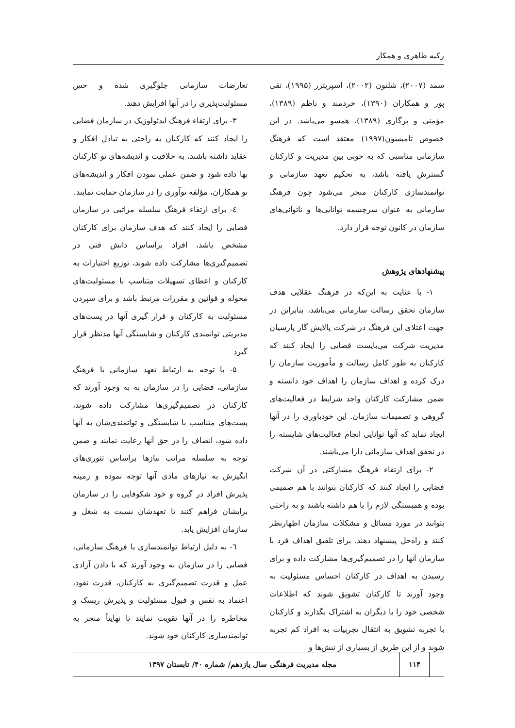زکیه طاهری و همکار
سمد (۲۰۰۷)، شلتون (۲۰۰۲)، اسپریتزر (۱۹۹۵)، تقی پور و همکاران (۱۳۹۰)، خردمند و ناظم (۱۳۸۹)، مؤمنی و پرگاری (۱۳۸۹)، همسو می‌باشد. در این خصوص تامپسون(۱۹۹۷) معتقد است که فرهنگ سازمانی مناسبی که به خوبی بین مدیریت و کارکنان گسترش یافته باشد، به تحکیم تعهد سازمانی و توانمندسازی کارکنان منجر می‌شود چون فرهنگ سازمانی به عنوان سرچشمه توانایی‌ها و ناتوانی‌های سازمان در کانون توجه قرار دارد.
پیشنهادهای پژوهش
۱- با عنایت به این‌که در فرهنگ عقلایی هدف سازمان تحقق رسالت سازمانی می‌باشد، بنابراین در جهت اعتلای این فرهنگ در شرکت پالایش گاز پارسیان مدیریت شرکت می‌بایست فضایی را ایجاد کنند که کارکنان به طور کامل رسالت و مأموریت سازمان را درک کرده و اهداف سازمان را اهداف خود دانسته و ضمن مشارکت کارکنان واجد شرایط در فعالیت‌های گروهی و تصمیمات سازمان. این خودباوری را در آنها ایجاد نماید که آنها توانایی انجام فعالیت‌های شایسته را در تحقق اهداف سازمانی دارا می‌باشند.
۲- برای ارتقاء فرهنگ مشارکتی در آن شرکت فضایی را ایجاد کنند که کارکنان بتوانند با هم صمیمی بوده و همبستگی لازم را با هم داشته باشند و به راحتی بتوانند در مورد مسائل و مشکلات سازمان اظهارنظر کنند و راه‌حل پیشنهاد دهند. برای تلفیق اهداف فرد با سازمان آنها را در تصمیم‌گیری‌ها مشارکت داده و برای رسیدن به اهداف در کارکنان احساس مسئولیت به وجود آورند تا کارکنان تشویق شوند که اطلاعات شخصی خود را با دیگران به اشتراک بگذارند و کارکنان با تجربه تشویق به انتقال تجربیات به افراد کم تجربه شوند و از این طریق از بسیاری از تنش‌ها و
تعارضات سازمانی جلوگیری شده و حس مسئولیت‌پذیری را در آنها افزایش دهند.
۳- برای ارتقاء فرهنگ ایدئولوژیک در سازمان فضایی را ایجاد کنند که کارکنان به راحتی به تبادل افکار و عقاید داشته باشند، به خلاقیت و اندیشه‌های نو کارکنان بها داده شود و ضمن عملی نمودن افکار و اندیشه‌های نو همکاران، مؤلفه نوآوری را در سازمان حمایت نمایند.
٤- برای ارتقاء فرهنگ سلسله مراتبی در سازمان فضایی را ایجاد کنند که هدف سازمان برای کارکنان مشخص باشد، افراد براساس دانش فنی در تصمیم‌گیری‌ها مشارکت داده شوند، توزیع اختیارات به کارکنان و اعطای تسهیلات متناسب با مسئولیت‌های محوله و قوانین و مقررات مرتبط باشد و برای سپردن مسئولیت به کارکنان و قرار گیری آنها در پست‌های مدیریتی توانمندی کارکنان و شایستگی آنها مدنظر قرار گیرد
۵- با توجه به ارتباط تعهد سازمانی با فرهنگ سازمانی، فضایی را در سازمان به به وجود آورند که کارکنان در تصمیم‌گیری‌ها مشارکت داده شوند، پست‌های متناسب با شایستگی و توانمندی‌شان به آنها داده شود، انصاف را در حق آنها رعایت نمایند و ضمن توجه به سلسله مراتب نیازها براساس تئوری‌های انگیزش به نیازهای مادی آنها توجه نموده و زمینه پذیرش افراد در گروه و خود شکوفایی را در سازمان برایشان فراهم کنند تا تعهدشان نسبت به شغل و سازمان افزایش یابد.
٦- به دلیل ارتباط توانمندسازی با فرهنگ سازمانی، فضایی را در سازمان به وجود آورند که با دادن آزادی عمل و قدرت تصمیم‌گیری به کارکنان، قدرت نفوذ، اعتماد به نفس و قبول مسئولیت و پذیرش ریسک و مخاطره را در آنها تقویت نمایند تا نهایتاً منجر به توانمندسازی کارکنان خود شوند.
۱۱۴
مجله مدیریت فرهنگی سال یازدهم/ شماره ۴۰/ تابستان ۱۳۹۷